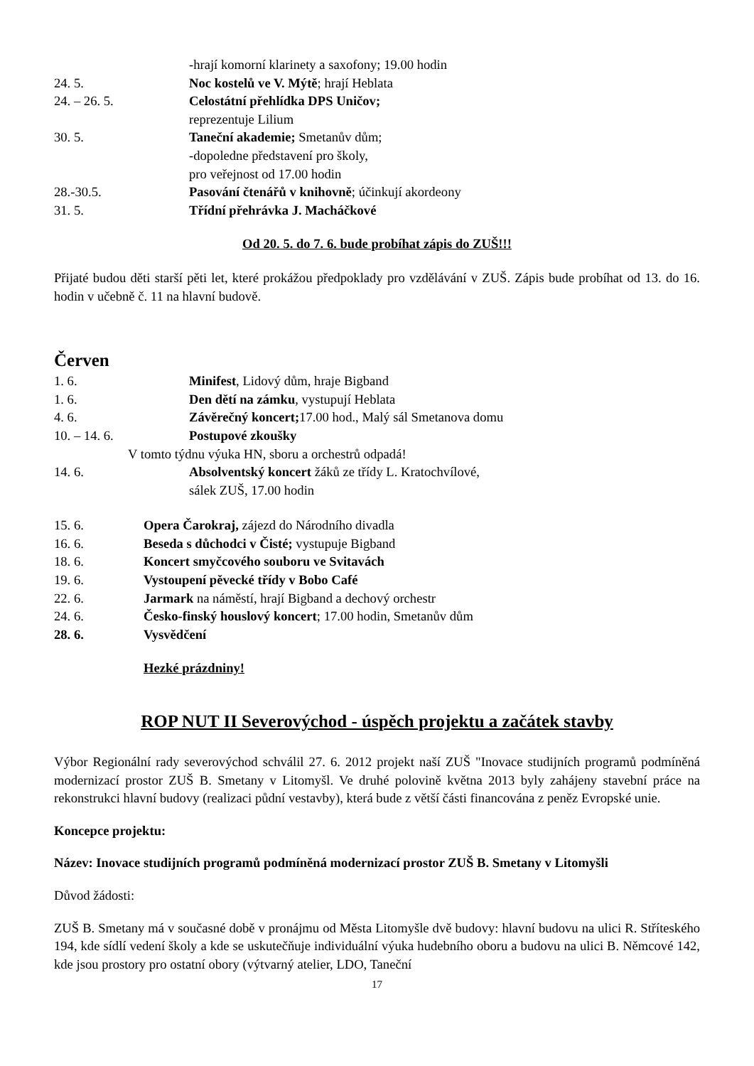-hrají komorní klarinety a saxofony; 19.00 hodin
24. 5. Noc kostelů ve V. Mýtě; hrají Heblata
24. – 26. 5. Celostátní přehlídka DPS Uničov;
reprezentuje Lilium
30. 5. Taneční akademie; Smetanův dům;
-dopoledne představení pro školy,
pro veřejnost od 17.00 hodin
28.-30.5. Pasování čtenářů v knihovně; účinkují akordeony
31. 5. Třídní přehrávka J. Macháčkové
Od 20. 5. do 7. 6. bude probíhat zápis do ZUŠ!!!
Přijaté budou děti starší pěti let, které prokážou předpoklady pro vzdělávání v ZUŠ. Zápis bude probíhat od 13. do 16. hodin v učebně č. 11 na hlavní budově.
Červen
1. 6. Minifest, Lidový dům, hraje Bigband
1. 6. Den dětí na zámku, vystupují Heblata
4. 6. Závěrečný koncert; 17.00 hod., Malý sál Smetanova domu
10. – 14. 6. Postupové zkoušky
V tomto týdnu výuka HN, sboru a orchestrů odpadá!
14. 6. Absolventský koncert žáků ze třídy L. Kratochvílové,
sálek ZUŠ, 17.00 hodin
15. 6. Opera Čarokraj, zájezd do Národního divadla
16. 6. Beseda s důchodci v Čisté; vystupuje Bigband
18. 6. Koncert smyčcového souboru ve Svitavách
19. 6. Vystoupení pěvecké třídy v Bobo Café
22. 6. Jarmark na náměstí, hrají Bigband a dechový orchestr
24. 6. Česko-finský houslový koncert; 17.00 hodin, Smetanův dům
28. 6. Vysvědčení
Hezké prázdniny!
ROP NUT II Severovýchod - úspěch projektu a začátek stavby
Výbor Regionální rady severovýchod schválil 27. 6. 2012 projekt naší ZUŠ "Inovace studijních programů podmíněná modernizací prostor ZUŠ B. Smetany v Litomyšl. Ve druhé polovině května 2013 byly zahájeny stavební práce na rekonstrukci hlavní budovy (realizaci půdní vestavby), která bude z větší části financována z peněz Evropské unie.
Koncepce projektu:
Název: Inovace studijních programů podmíněná modernizací prostor ZUŠ B. Smetany v Litomyšli
Důvod žádosti:
ZUŠ B. Smetany má v současné době v pronájmu od Města Litomyšle dvě budovy: hlavní budovu na ulici R. Stříteského 194, kde sídlí vedení školy a kde se uskutečňuje individuální výuka hudebního oboru a budovu na ulici B. Němcové 142, kde jsou prostory pro ostatní obory (výtvarný atelier, LDO, Taneční
17